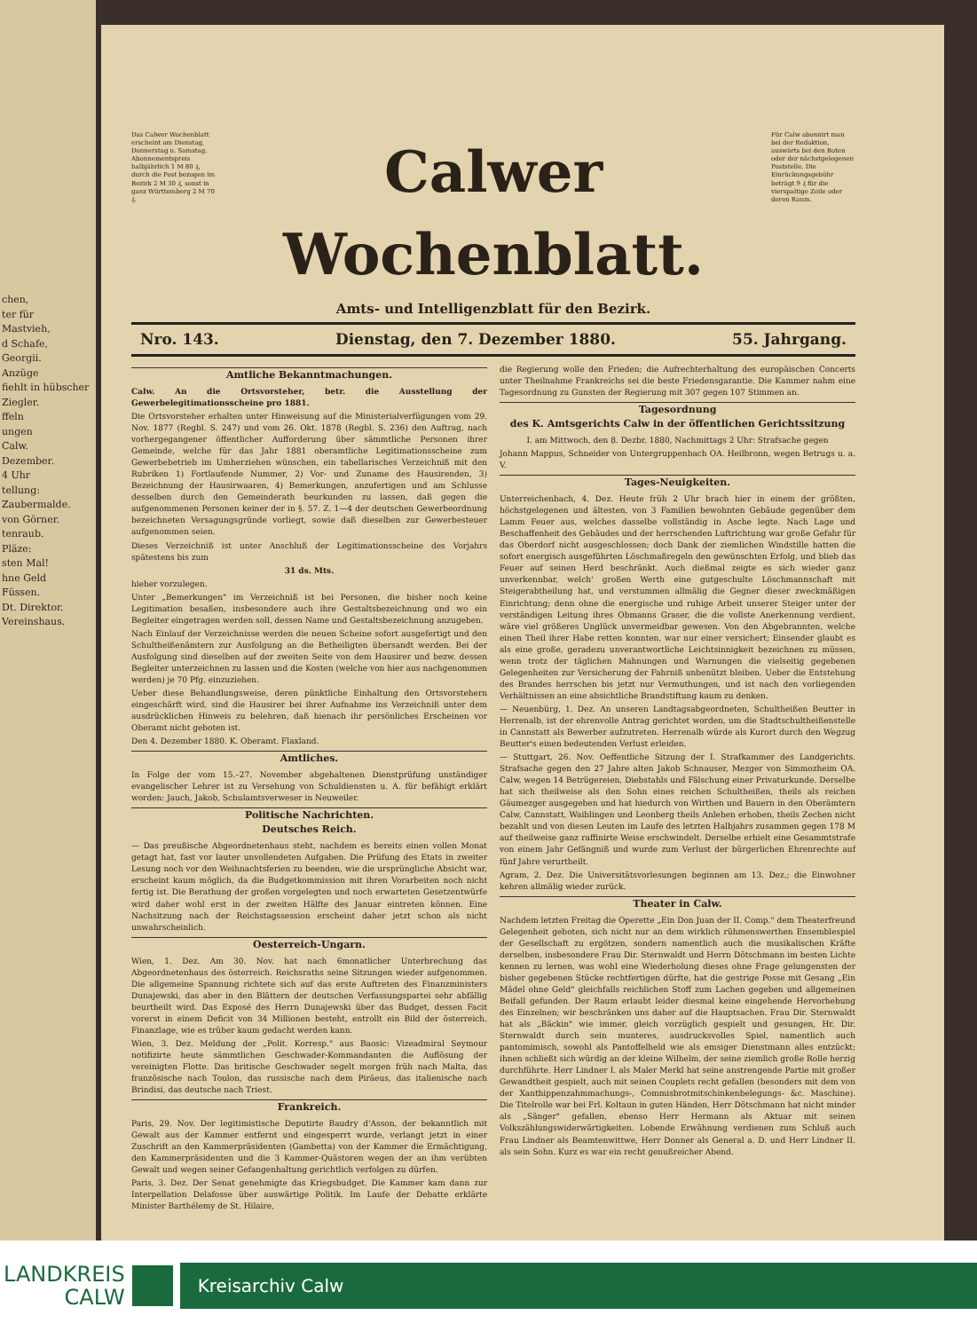chen,
ter für
Mastvieh,
d Schafe,
Georgii.
Anzüge
fiehlt in hübscher
Ziegler.
ffeln
ungen
Calw.
Dezember.
4 Uhr
tellung:
Zaubermalde.
von Görner.
tenraub.
Pläze:
sten Mal!
hne Geld
Füssen.
Dt. Direktor.
Vereinshaus.
Das Calwer Wochenblatt erscheint am Dienstag, Donnerstag u. Samstag. Abonnementspreis halbjährlich 1 M 80 ₰, durch die Post bezogen im Bezirk 2 M 30 ₰, sonst in ganz Württemberg 2 M 70 ₰.
Calwer Wochenblatt.
Für Calw abonnirt man bei der Redaktion, auswärts bei den Boten oder der nächstgelegenen Poststelle. Die Einrückungsgebühr beträgt 9 ₰ für die vierspaltige Zeile oder deren Raum.
Amts- und Intelligenzblatt für den Bezirk.
Nro. 143. Dienstag, den 7. Dezember 1880. 55. Jahrgang.
Amtliche Bekanntmachungen.
Calw. An die Ortsvorsteher, betr. die Ausstellung der Gewerbelegitimationsscheine pro 1881.
Die Ortsvorsteher erhalten unter Hinweisung auf die Ministerialverfügungen vom 29. Nov. 1877 (Regbl. S. 247) und vom 26. Okt. 1878 (Regbl. S. 236) den Auftrag, nach vorhergegangener öffentlicher Aufforderung über sämmtliche Personen ihrer Gemeinde, welche für das Jahr 1881 oberamtliche Legitimationsscheine zum Gewerbebetrieb im Umherziehen wünschen, ein tabellarisches Verzeichniß mit den Rubriken 1) Fortlaufende Nummer, 2) Vor- und Zuname des Hausirenden, 3) Bezeichnung der Hausirwaaren, 4) Bemerkungen, anzufertigen und am Schlusse desselben durch den Gemeinderath beurkunden zu lassen, daß gegen die aufgenommenen Personen keiner der in §. 57. Z. 1—4 der deutschen Gewerbeordnung bezeichneten Versagungsgründe vorliegt, sowie daß dieselben zur Gewerbesteuer aufgenommen seien.
Dieses Verzeichniß ist unter Anschluß der Legitimationsscheine des Vorjahrs spätestens bis zum
31 ds. Mts.
hieher vorzulegen.
Unter „Bemerkungen" im Verzeichniß ist bei Personen, die bisher noch keine Legitimation besaßen, insbesondere auch ihre Gestaltsbezeichnung und wo ein Begleiter eingetragen werden soll, dessen Name und Gestaltsbezeichnung anzugeben.
Nach Einlauf der Verzeichnisse werden die neuen Scheine sofort ausgefertigt und den Schultheißenämtern zur Ausfolgung an die Betheiligten übersandt werden. Bei der Ausfolgung sind dieselben auf der zweiten Seite von dem Hausirer und bezw. dessen Begleiter unterzeichnen zu lassen und die Kosten (welche von hier aus nachgenommen werden) je 70 Pfg. einzuziehen.
Ueber diese Behandlungsweise, deren pünktliche Einhaltung den Ortsvorstehern eingeschärft wird, sind die Hausirer bei ihrer Aufnahme ins Verzeichniß unter dem ausdrücklichen Hinweis zu belehren, daß hienach ihr persönliches Erscheinen vor Oberamt nicht geboten ist.
Den 4. Dezember 1880. K. Oberamt. Flaxland.
Amtliches.
In Folge der vom 15.–27. November abgehaltenen Dienstprüfung unständiger evangelischer Lehrer ist zu Versehung von Schuldiensten u. A. für befähigt erklärt worden: Jauch, Jakob, Schulamtsverweser in Neuweiler.
Politische Nachrichten.
Deutsches Reich.
— Das preußische Abgeordnetenhaus steht, nachdem es bereits einen vollen Monat getagt hat, fast vor lauter unvollendeten Aufgaben. Die Prüfung des Etats in zweiter Lesung noch vor den Weihnachtsferien zu beenden, wie die ursprüngliche Absicht war, erscheint kaum möglich, da die Budgetkommission mit ihren Vorarbeiten noch nicht fertig ist. Die Berathung der großen vorgelegten und noch erwarteten Gesetzentwürfe wird daher wohl erst in der zweiten Hälfte des Januar eintreten können. Eine Nachsitzung nach der Reichstagssession erscheint daher jetzt schon als nicht unwahrscheinlich.
Oesterreich-Ungarn.
Wien, 1. Dez. Am 30. Nov. hat nach 6monatlicher Unterbrechung das Abgeordnetenhaus des österreich. Reichsraths seine Sitzungen wieder aufgenommen. Die allgemeine Spannung richtete sich auf das erste Auftreten des Finanzministers Dunajewski, das aber in den Blättern der deutschen Verfassungspartei sehr abfällig beurtheilt wird. Das Exposé des Herrn Dunajewski über das Budget, dessen Facit vorerst in einem Deficit von 34 Millionen besteht, entrollt ein Bild der österreich. Finanzlage, wie es trüber kaum gedacht werden kann.
Wien, 3. Dez. Meldung der „Polit. Korresp." aus Baosic: Vizeadmiral Seymour notifizirte heute sämmtlichen Geschwader-Kommandanten die Auflösung der vereinigten Flotte. Das britische Geschwader segelt morgen früh nach Malta, das französische nach Toulon, das russische nach dem Piräeus, das italienische nach Brindisi, das deutsche nach Triest.
Frankreich.
Paris, 29. Nov. Der legitimistische Deputirte Baudry d'Asson, der bekanntlich mit Gewalt aus der Kammer entfernt und eingesperrt wurde, verlangt jetzt in einer Zuschrift an den Kammerpräsidenten (Gambetta) von der Kammer die Ermächtigung, den Kammerpräsidenten und die 3 Kammer-Quästoren wegen der an ihm verübten Gewalt und wegen seiner Gefangenhaltung gerichtlich verfolgen zu dürfen.
Paris, 3. Dez. Der Senat genehmigte das Kriegsbudget. Die Kammer kam dann zur Interpellation Delafosse über auswärtige Politik. Im Laufe der Debatte erklärte Minister Barthélemy de St. Hilaire,
die Regierung wolle den Frieden; die Aufrechterhaltung des europäischen Concerts unter Theilnahme Frankreichs sei die beste Friedensgarantie. Die Kammer nahm eine Tagesordnung zu Gunsten der Regierung mit 307 gegen 107 Stimmen an.
Tagesordnung
des K. Amtsgerichts Calw in der öffentlichen Gerichtssitzung
I. am Mittwoch, den 8. Dezbr. 1880, Nachmittags 2 Uhr: Strafsache gegen
Johann Mappus, Schneider von Untergruppenbach OA. Heilbronn, wegen Betrugs u. a. V.
Tages-Neuigkeiten.
Unterreichenbach, 4. Dez. Heute früh 2 Uhr brach hier in einem der größten, höchstgelegenen und ältesten, von 3 Familien bewohnten Gebäude gegenüber dem Lamm Feuer aus, welches dasselbe vollständig in Asche legte. Nach Lage und Beschaffenheit des Gebäudes und der herrschenden Luftrichtung war große Gefahr für das Oberdorf nicht ausgeschlossen; doch Dank der ziemlichen Windstille hatten die sofort energisch ausgeführten Löschmaßregeln den gewünschten Erfolg, und blieb das Feuer auf seinen Herd beschränkt. Auch dießmal zeigte es sich wieder ganz unverkennbar, welch' großen Werth eine gutgeschulte Löschmannschaft mit Steigerabtheilung hat, und verstummen allmälig die Gegner dieser zweckmäßigen Einrichtung; denn ohne die energische und ruhige Arbeit unserer Steiger unter der verständigen Leitung ihres Obmanns Graser, die die vollste Anerkennung verdient, wäre viel größeres Unglück unvermeidbar gewesen. Von den Abgebrannten, welche einen Theil ihrer Habe retten konnten, war nur einer versichert; Einsender glaubt es als eine große, geradezu unverantwortliche Leichtsinnigkeit bezeichnen zu müssen, wenn trotz der täglichen Mahnungen und Warnungen die vielseitig gegebenen Gelegenheiten zur Versicherung der Fahrniß unbenützt bleiben. Ueber die Entstehung des Brandes herrschen bis jetzt nur Vermuthungen, und ist nach den vorliegenden Verhältnissen an eine absichtliche Brandstiftung kaum zu denken.
— Neuenbürg, 1. Dez. An unseren Landtagsabgeordneten, Schultheißen Beutter in Herrenalb, ist der ehrenvolle Antrag gerichtet worden, um die Stadtschultheißenstelle in Cannstatt als Bewerber aufzutreten. Herrenalb würde als Kurort durch den Wegzug Beutter's einen bedeutenden Verlust erleiden.
— Stuttgart, 26. Nov. Oeffentliche Sitzung der I. Strafkammer des Landgerichts. Strafsache gegen den 27 Jahre alten Jakob Schnauser, Mezger von Simmozheim OA. Calw, wegen 14 Betrügereien, Diebstahls und Fälschung einer Privaturkunde. Derselbe hat sich theilweise als den Sohn eines reichen Schultheißen, theils als reichen Gäumezger ausgegeben und hat hiedurch von Wirthen und Bauern in den Oberämtern Calw, Cannstatt, Waiblingen und Leonberg theils Anlehen erhoben, theils Zechen nicht bezahlt und von diesen Leuten im Laufe des letzten Halbjahrs zusammen gegen 178 M auf theilweise ganz raffinirte Weise erschwindelt. Derselbe erhielt eine Gesammtstrafe von einem Jahr Gefängniß und wurde zum Verlust der bürgerlichen Ehrenrechte auf fünf Jahre verurtheilt.
Agram, 2. Dez. Die Universitätsvorlesungen beginnen am 13. Dez.; die Einwohner kehren allmälig wieder zurück.
Theater in Calw.
Nachdem letzten Freitag die Operette „Ein Don Juan der II. Comp." dem Theaterfreund Gelegenheit geboten, sich nicht nur an dem wirklich rühmenswerthen Ensemblespiel der Gesellschaft zu ergötzen, sondern namentlich auch die musikalischen Kräfte derselben, insbesondere Frau Dir. Sternwaldt und Herrn Dötschmann im besten Lichte kennen zu lernen, was wohl eine Wiederholung dieses ohne Frage gelungensten der bisher gegebenen Stücke rechtfertigen dürfte, hat die gestrige Posse mit Gesang „Ein Mädel ohne Geld" gleichfalls reichlichen Stoff zum Lachen gegeben und allgemeinen Beifall gefunden. Der Raum erlaubt leider diesmal keine eingehende Hervorhebung des Einzelnen; wir beschränken uns daher auf die Hauptsachen. Frau Dir. Sternwaldt hat als „Bäckin" wie immer, gleich vorzüglich gespielt und gesungen, Hr. Dir. Sternwaldt durch sein munteres, ausdrucksvolles Spiel, namentlich auch pantomimisch, sowohl als Pantoffelheld wie als emsiger Dienstmann alles entzückt; ihnen schließt sich würdig an der kleine Wilhelm, der seine ziemlich große Rolle herzig durchführte. Herr Lindner I. als Maler Merkl hat seine anstrengende Partie mit großer Gewandtheit gespielt, auch mit seinen Couplets recht gefallen (besonders mit dem von der Xanthippenzahmmachungs-, Commisbrotmitschinkenbelegungs- &c. Maschine). Die Titelrolle war bei Frl. Koltaun in guten Händen, Herr Dötschmann hat nicht minder als „Sänger" gefallen, ebenso Herr Hermann als Aktuar mit seinen Volkszählungswiderwärtigkeiten. Lobende Erwähnung verdienen zum Schluß auch Frau Lindner als Beamtenwittwe, Herr Donner als General a. D. und Herr Lindner II. als sein Sohn. Kurz es war ein recht genußreicher Abend.
LANDKREIS
CALW
Kreisarchiv Calw